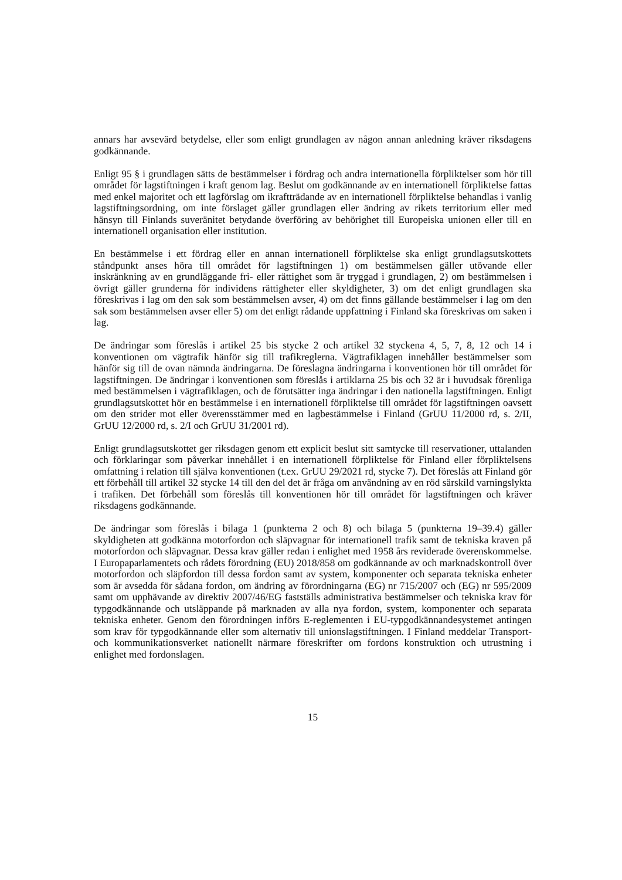annars har avsevärd betydelse, eller som enligt grundlagen av någon annan anledning kräver riksdagens godkännande.
Enligt 95 § i grundlagen sätts de bestämmelser i fördrag och andra internationella förpliktelser som hör till området för lagstiftningen i kraft genom lag. Beslut om godkännande av en internationell förpliktelse fattas med enkel majoritet och ett lagförslag om ikraftträdande av en internationell förpliktelse behandlas i vanlig lagstiftningsordning, om inte förslaget gäller grundlagen eller ändring av rikets territorium eller med hänsyn till Finlands suveränitet betydande överföring av behörighet till Europeiska unionen eller till en internationell organisation eller institution.
En bestämmelse i ett fördrag eller en annan internationell förpliktelse ska enligt grundlagsutskottets ståndpunkt anses höra till området för lagstiftningen 1) om bestämmelsen gäller utövande eller inskränkning av en grundläggande fri- eller rättighet som är tryggad i grundlagen, 2) om bestämmelsen i övrigt gäller grunderna för individens rättigheter eller skyldigheter, 3) om det enligt grundlagen ska föreskrivas i lag om den sak som bestämmelsen avser, 4) om det finns gällande bestämmelser i lag om den sak som bestämmelsen avser eller 5) om det enligt rådande uppfattning i Finland ska föreskrivas om saken i lag.
De ändringar som föreslås i artikel 25 bis stycke 2 och artikel 32 styckena 4, 5, 7, 8, 12 och 14 i konventionen om vägtrafik hänför sig till trafikreglerna. Vägtrafiklagen innehåller bestämmelser som hänför sig till de ovan nämnda ändringarna. De föreslagna ändringarna i konventionen hör till området för lagstiftningen. De ändringar i konventionen som föreslås i artiklarna 25 bis och 32 är i huvudsak förenliga med bestämmelsen i vägtrafiklagen, och de förutsätter inga ändringar i den nationella lagstiftningen. Enligt grundlagsutskottet hör en bestämmelse i en internationell förpliktelse till området för lagstiftningen oavsett om den strider mot eller överensstämmer med en lagbestämmelse i Finland (GrUU 11/2000 rd, s. 2/II, GrUU 12/2000 rd, s. 2/I och GrUU 31/2001 rd).
Enligt grundlagsutskottet ger riksdagen genom ett explicit beslut sitt samtycke till reservationer, uttalanden och förklaringar som påverkar innehållet i en internationell förpliktelse för Finland eller förpliktelsens omfattning i relation till själva konventionen (t.ex. GrUU 29/2021 rd, stycke 7). Det föreslås att Finland gör ett förbehåll till artikel 32 stycke 14 till den del det är fråga om användning av en röd särskild varningslykta i trafiken. Det förbehåll som föreslås till konventionen hör till området för lagstiftningen och kräver riksdagens godkännande.
De ändringar som föreslås i bilaga 1 (punkterna 2 och 8) och bilaga 5 (punkterna 19–39.4) gäller skyldigheten att godkänna motorfordon och släpvagnar för internationell trafik samt de tekniska kraven på motorfordon och släpvagnar. Dessa krav gäller redan i enlighet med 1958 års reviderade överenskommelse. I Europaparlamentets och rådets förordning (EU) 2018/858 om godkännande av och marknadskontroll över motorfordon och släpfordon till dessa fordon samt av system, komponenter och separata tekniska enheter som är avsedda för sådana fordon, om ändring av förordningarna (EG) nr 715/2007 och (EG) nr 595/2009 samt om upphävande av direktiv 2007/46/EG fastställs administrativa bestämmelser och tekniska krav för typgodkännande och utsläppande på marknaden av alla nya fordon, system, komponenter och separata tekniska enheter. Genom den förordningen införs E-reglementen i EU-typgodkännandesystemet antingen som krav för typgodkännande eller som alternativ till unionslagstiftningen. I Finland meddelar Transport- och kommunikationsverket nationellt närmare föreskrifter om fordons konstruktion och utrustning i enlighet med fordonslagen.
15